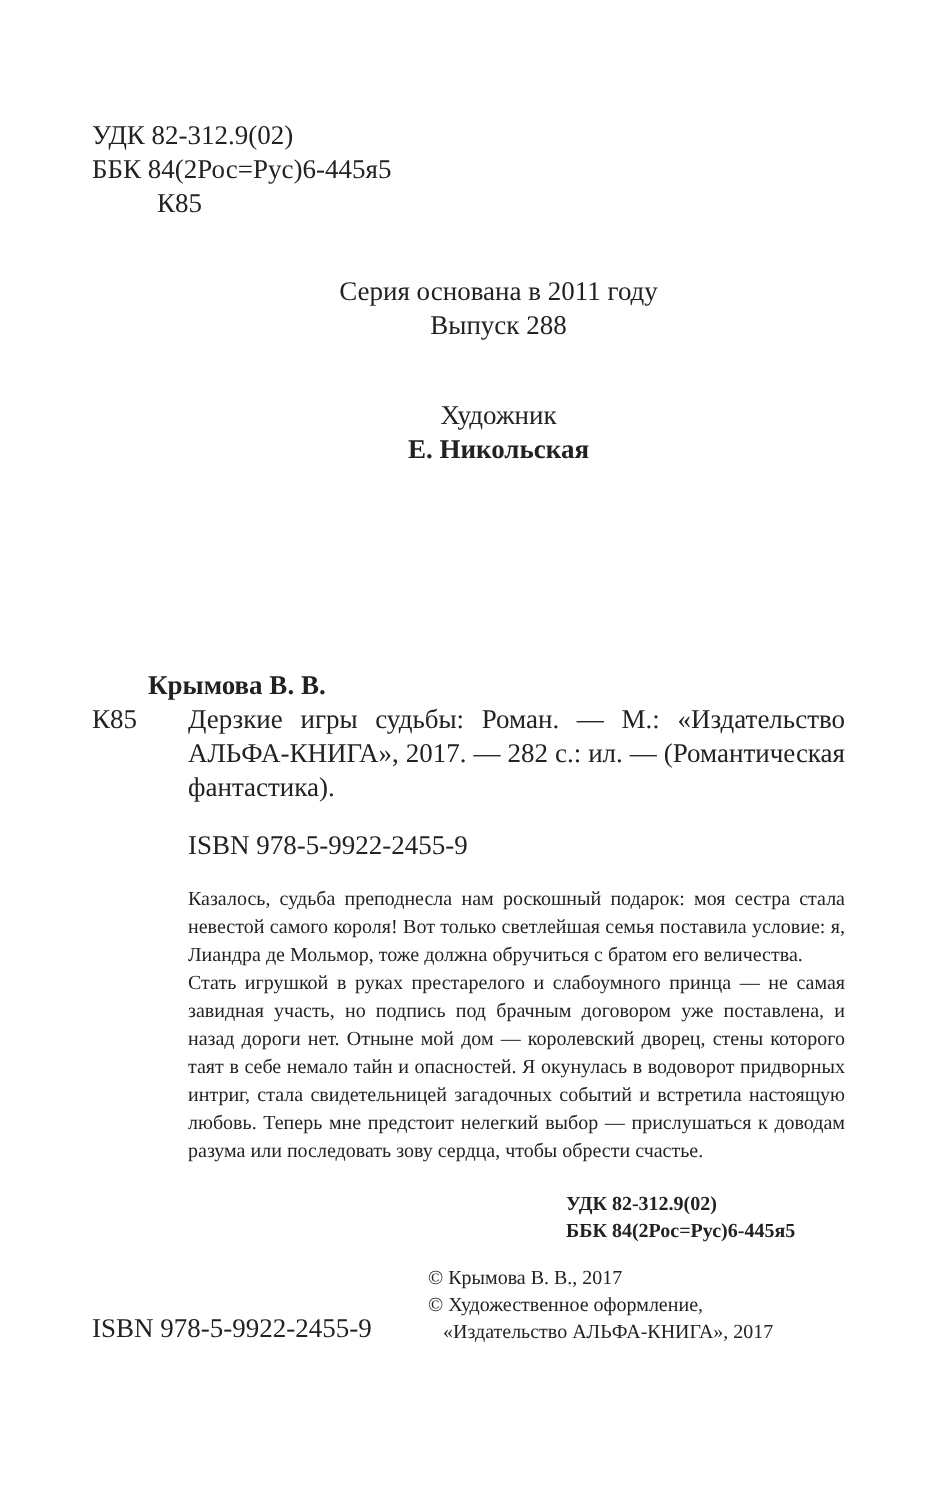УДК 82-312.9(02)
ББК 84(2Рос=Рус)6-445я5
К85
Серия основана в 2011 году
Выпуск 288
Художник
Е. Никольская
Крымова В. В.
К85 Дерзкие игры судьбы: Роман. — М.: «Издательство АЛЬФА-КНИГА», 2017. — 282 с.: ил. — (Романтическая фантастика).
ISBN 978-5-9922-2455-9
Казалось, судьба преподнесла нам роскошный подарок: моя сестра стала невестой самого короля! Вот только светлейшая семья поставила условие: я, Лиандра де Мольмор, тоже должна обручиться с братом его величества.
Стать игрушкой в руках престарелого и слабоумного принца — не самая завидная участь, но подпись под брачным договором уже поставлена, и назад дороги нет. Отныне мой дом — королевский дворец, стены которого таят в себе немало тайн и опасностей. Я окунулась в водоворот придворных интриг, стала свидетельницей загадочных событий и встретила настоящую любовь. Теперь мне предстоит нелегкий выбор — прислушаться к доводам разума или последовать зову сердца, чтобы обрести счастье.
УДК 82-312.9(02)
ББК 84(2Рос=Рус)6-445я5
ISBN 978-5-9922-2455-9
© Крымова В. В., 2017
© Художественное оформление,
«Издательство АЛЬФА-КНИГА», 2017